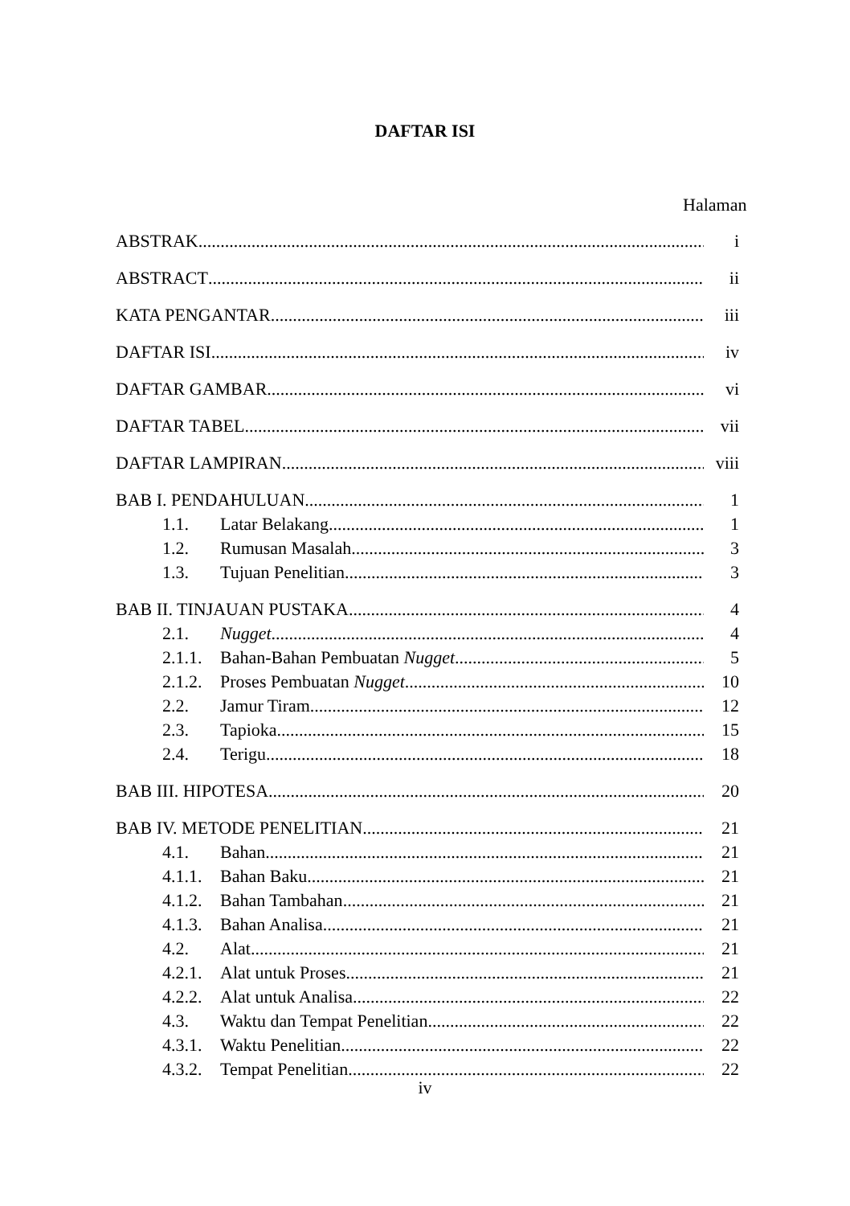DAFTAR ISI
Halaman
ABSTRAK i
ABSTRACT ii
KATA PENGANTAR iii
DAFTAR ISI iv
DAFTAR GAMBAR vi
DAFTAR TABEL vii
DAFTAR LAMPIRAN viii
BAB I. PENDAHULUAN 1
1.1. Latar Belakang 1
1.2. Rumusan Masalah 3
1.3. Tujuan Penelitian 3
BAB II. TINJAUAN PUSTAKA 4
2.1. Nugget 4
2.1.1. Bahan-Bahan Pembuatan Nugget 5
2.1.2. Proses Pembuatan Nugget 10
2.2. Jamur Tiram 12
2.3. Tapioka 15
2.4. Terigu 18
BAB III. HIPOTESA 20
BAB IV. METODE PENELITIAN 21
4.1. Bahan 21
4.1.1. Bahan Baku 21
4.1.2. Bahan Tambahan 21
4.1.3. Bahan Analisa 21
4.2. Alat 21
4.2.1. Alat untuk Proses 21
4.2.2. Alat untuk Analisa 22
4.3. Waktu dan Tempat Penelitian 22
4.3.1. Waktu Penelitian 22
4.3.2. Tempat Penelitian 22
iv